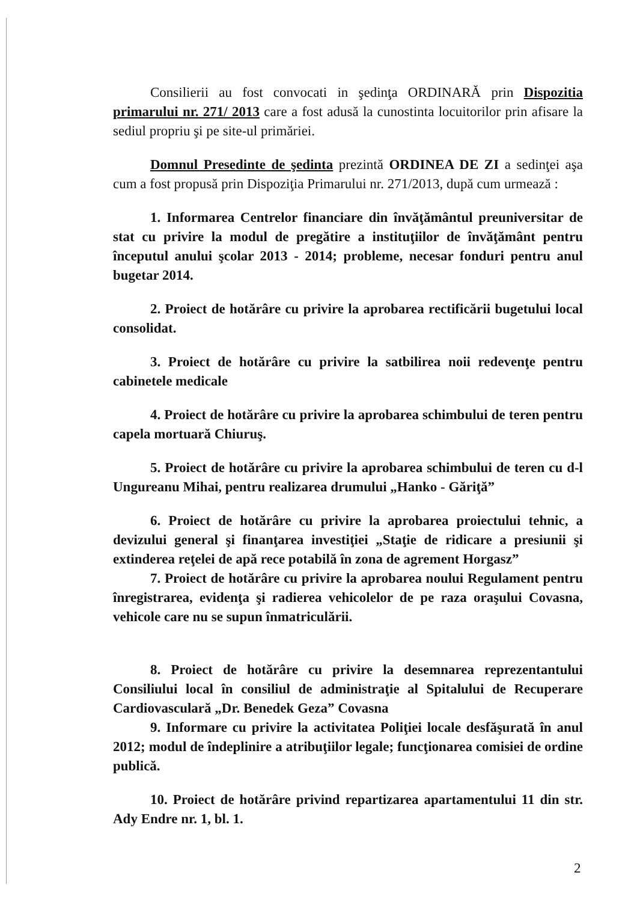Consilierii au fost convocati in şedinţa ORDINARĂ prin Dispozitia primarului nr. 271/ 2013 care a fost adusă la cunostinta locuitorilor prin afisare la sediul propriu şi pe site-ul primăriei.
Domnul Presedinte de şedinta prezintă ORDINEA DE ZI a sedinţei aşa cum a fost propusă prin Dispoziţia Primarului nr. 271/2013, după cum urmează :
1. Informarea Centrelor financiare din învăţământul preuniversitar de stat cu privire la modul de pregătire a instituţiilor de învăţământ pentru începutul anului şcolar 2013 - 2014; probleme, necesar fonduri pentru anul bugetar 2014.
2. Proiect de hotărâre cu privire la aprobarea rectificării bugetului local consolidat.
3. Proiect de hotărâre cu privire la satbilirea noii redevenţe pentru cabinetele medicale
4. Proiect de hotărâre cu privire la aprobarea schimbului de teren pentru capela mortuară Chiuruş.
5. Proiect de hotărâre cu privire la aprobarea schimbului de teren cu d-l Ungureanu Mihai, pentru realizarea drumului „Hanko - Găriţă”
6. Proiect de hotărâre cu privire la aprobarea proiectului tehnic, a devizului general şi finanţarea investiţiei „Staţie de ridicare a presiunii şi extinderea reţelei de apă rece potabilă în zona de agrement Horgasz”
7. Proiect de hotărâre cu privire la aprobarea noului Regulament pentru înregistrarea, evidenţa şi radierea vehicolelor de pe raza oraşului Covasna, vehicole care nu se supun înmatriculării.
8. Proiect de hotărâre cu privire la desemnarea reprezentantului Consiliului local în consiliul de administraţie al Spitalului de Recuperare Cardiovasculară „Dr. Benedek Geza” Covasna
9. Informare cu privire la activitatea Poliţiei locale desfăşurată în anul 2012; modul de îndeplinire a atribuţiilor legale; funcţionarea comisiei de ordine publică.
10. Proiect de hotărâre privind repartizarea apartamentului 11 din str. Ady Endre nr. 1, bl. 1.
2